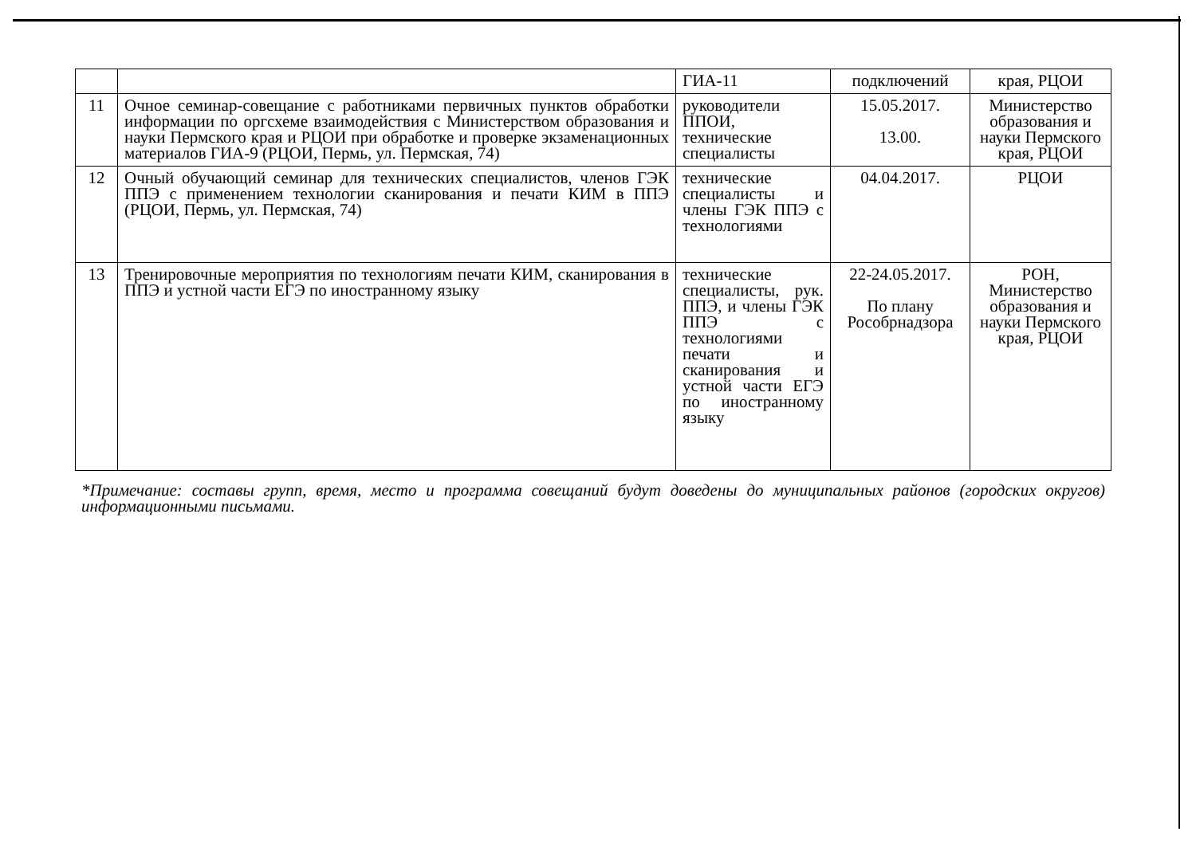| | | ГИА-11 | подключений | края, РЦОИ |
| 11 | Очное семинар-совещание с работниками первичных пунктов обработки информации по оргсхеме взаимодействия с Министерством образования и науки Пермского края и РЦОИ при обработке и проверке экзаменационных материалов ГИА-9 (РЦОИ, Пермь, ул. Пермская, 74) | руководители ППОИ, технические специалисты | 15.05.2017. 13.00. | Министерство образования и науки Пермского края, РЦОИ |
| 12 | Очный обучающий семинар для технических специалистов, членов ГЭК ППЭ с применением технологии сканирования и печати КИМ в ППЭ (РЦОИ, Пермь, ул. Пермская, 74) | технические специалисты и члены ГЭК ППЭ с технологиями | 04.04.2017. | РЦОИ |
| 13 | Тренировочные мероприятия по технологиям печати КИМ, сканирования в ППЭ и устной части ЕГЭ по иностранному языку | технические специалисты, рук. ППЭ, и члены ГЭК ППЭ с технологиями печати и сканирования и устной части ЕГЭ по иностранному языку | 22-24.05.2017. По плану Рособрнадзора | РОН, Министерство образования и науки Пермского края, РЦОИ |
*Примечание: составы групп, время, место и программа совещаний будут доведены до муниципальных районов (городских округов) информационными письмами.